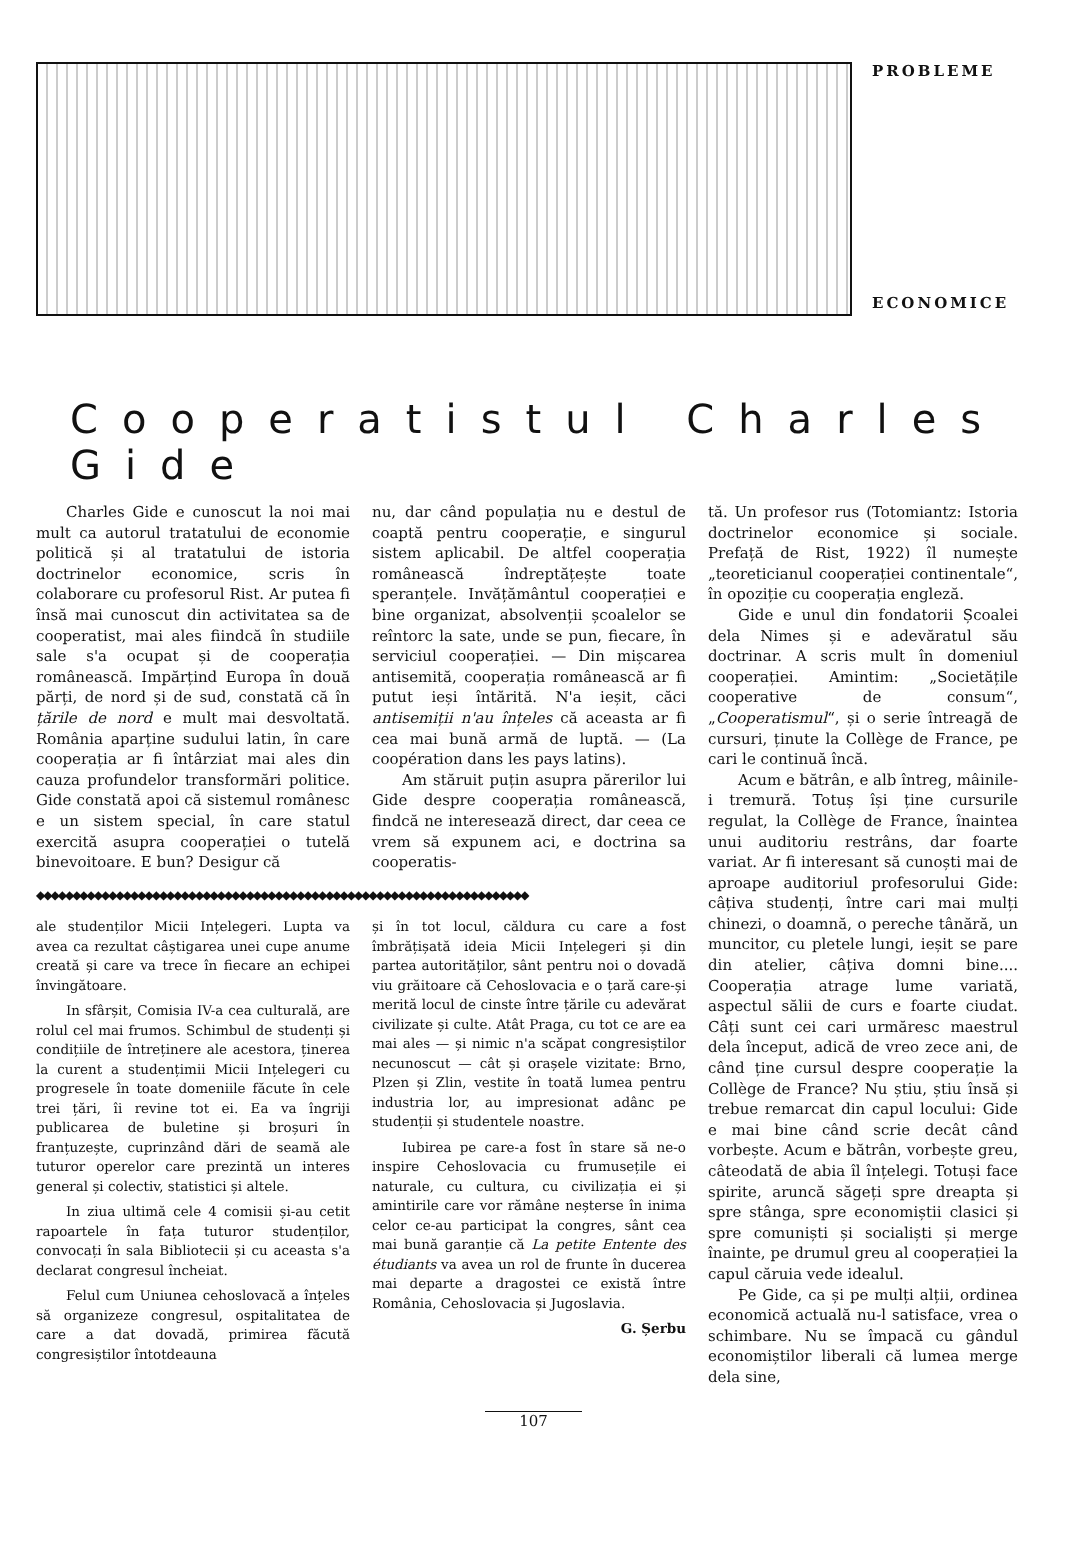PROBLEME
ECONOMICE
Cooperatistul Charles Gide
Charles Gide e cunoscut la noi mai mult ca autorul tratatului de economie politică și al tratatului de istoria doctrinelor economice, scris în colaborare cu profesorul Rist. Ar putea fi însă mai cunoscut din activitatea sa de cooperatist, mai ales fiindcă în studiile sale s'a ocupat și de cooperația românească. Impărțind Europa în două părți, de nord și de sud, constată că în țările de nord e mult mai desvoltată. România aparține sudului latin, în care cooperația ar fi întârziat mai ales din cauza profundelor transformări politice. Gide constată apoi că sistemul românesc e un sistem special, în care statul exercită asupra cooperației o tutelă binevoitoare. E bun? Desigur că
nu, dar când populația nu e destul de coaptă pentru cooperație, e singurul sistem aplicabil. De altfel cooperația românească îndreptățește toate speranțele. Invățământul cooperației e bine organizat, absolvenții școalelor se reîntorc la sate, unde se pun, fiecare, în serviciul cooperației. — Din mișcarea antisemită, cooperația românească ar fi putut ieși întărită. N'a ieșit, căci antisemiții n'au înțeles că aceasta ar fi cea mai bună armă de luptă. — (La coopération dans les pays latins).
Am stăruit puțin asupra părerilor lui Gide despre cooperația românească, findcă ne interesează direct, dar ceea ce vrem să expunem aci, e doctrina sa cooperatis-
◆◆◆◆◆◆◆◆◆◆◆◆◆◆◆◆◆◆◆◆◆◆◆◆◆◆◆◆◆◆◆◆◆◆◆◆◆◆◆◆◆◆◆◆◆◆◆◆◆◆◆◆◆◆◆◆◆◆◆◆◆◆◆◆◆◆◆◆
ale studenților Micii Ințelegeri. Lupta va avea ca rezultat câștigarea unei cupe anume creată și care va trece în fiecare an echipei învingătoare.
In sfârșit, Comisia IV-a cea culturală, are rolul cel mai frumos. Schimbul de studenți și condițiile de întreținere ale acestora, ținerea la curent a studențimii Micii Ințelegeri cu progresele în toate domeniile făcute în cele trei țări, îi revine tot ei. Ea va îngriji publicarea de buletine și broșuri în franțuzește, cuprinzând dări de seamă ale tuturor operelor care prezintă un interes general și colectiv, statistici și altele.
In ziua ultimă cele 4 comisii și-au cetit rapoartele în fața tuturor studenților, convocați în sala Bibliotecii și cu aceasta s'a declarat congresul încheiat.
Felul cum Uniunea cehoslovacă a înțeles să organizeze congresul, ospitalitatea de care a dat dovadă, primirea făcută congresiștilor întotdeauna
și în tot locul, căldura cu care a fost îmbrățișată ideia Micii Ințelegeri și din partea autorităților, sânt pentru noi o dovadă viu grăitoare că Cehoslovacia e o țară care-și merită locul de cinste între țările cu adevărat civilizate și culte. Atât Praga, cu tot ce are ea mai ales — și nimic n'a scăpat congresiștilor necunoscut — cât și orașele vizitate: Brno, Plzen și Zlin, vestite în toată lumea pentru industria lor, au impresionat adânc pe studenții și studentele noastre.
Iubirea pe care-a fost în stare să ne-o inspire Cehoslovacia cu frumusețile ei naturale, cu cultura, cu civilizația ei și amintirile care vor rămâne neșterse în inima celor ce-au participat la congres, sânt cea mai bună garanție că La petite Entente des étudiants va avea un rol de frunte în ducerea mai departe a dragostei ce există între România, Cehoslovacia și Jugoslavia.
G. Șerbu
tă. Un profesor rus (Totomiantz: Istoria doctrinelor economice și sociale. Prefață de Rist, 1922) îl numește „teoreticianul cooperației continentale“, în opoziție cu cooperația engleză.
Gide e unul din fondatorii Școalei dela Nimes și e adevăratul său doctrinar. A scris mult în domeniul cooperației. Amintim: „Societățile cooperative de consum“, „Cooperatismul“, și o serie întreagă de cursuri, ținute la Collège de France, pe cari le continuă încă.
Acum e bătrân, e alb întreg, mâinile-i tremură. Totuș își ține cursurile regulat, la Collège de France, înaintea unui auditoriu restrâns, dar foarte variat. Ar fi interesant să cunoști mai de aproape auditoriul profesorului Gide: câțiva studenți, între cari mai mulți chinezi, o doamnă, o pereche tânără, un muncitor, cu pletele lungi, ieșit se pare din atelier, câțiva domni bine.... Cooperația atrage lume variată, aspectul sălii de curs e foarte ciudat. Câți sunt cei cari urmăresc maestrul dela început, adică de vreo zece ani, de când ține cursul despre cooperație la Collège de France? Nu știu, știu însă și trebue remarcat din capul locului: Gide e mai bine când scrie decât când vorbește. Acum e bătrân, vorbește greu, câteodată de abia îl înțelegi. Totuși face spirite, aruncă săgeți spre dreapta și spre stânga, spre economiștii clasici și spre comuniști și socialiști și merge înainte, pe drumul greu al cooperației la capul căruia vede idealul.
Pe Gide, ca și pe mulți alții, ordinea economică actuală nu-l satisface, vrea o schimbare. Nu se împacă cu gândul economiștilor liberali că lumea merge dela sine,
107